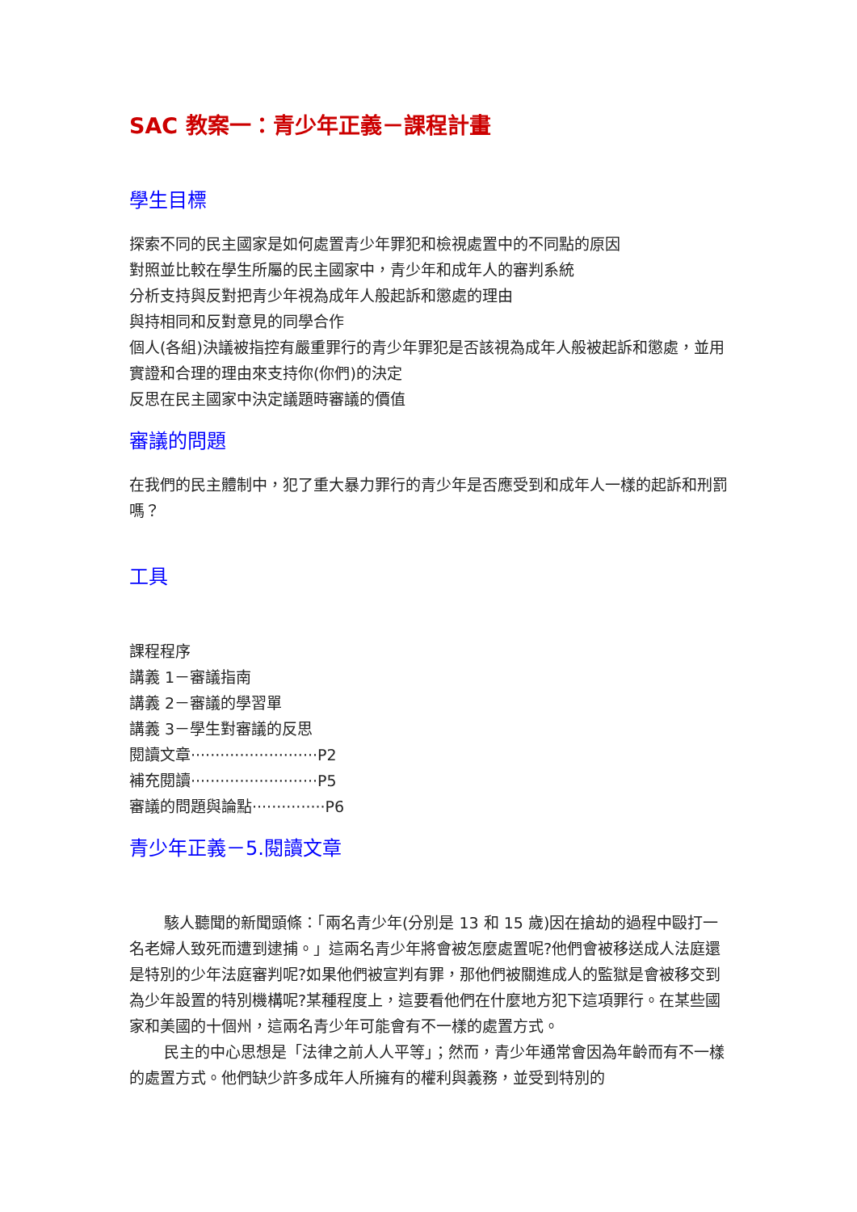SAC 教案一：青少年正義－課程計畫
學生目標
探索不同的民主國家是如何處置青少年罪犯和檢視處置中的不同點的原因
對照並比較在學生所屬的民主國家中，青少年和成年人的審判系統
分析支持與反對把青少年視為成年人般起訴和懲處的理由
與持相同和反對意見的同學合作
個人(各組)決議被指控有嚴重罪行的青少年罪犯是否該視為成年人般被起訴和懲處，並用實證和合理的理由來支持你(你們)的決定
反思在民主國家中決定議題時審議的價值
審議的問題
在我們的民主體制中，犯了重大暴力罪行的青少年是否應受到和成年人一樣的起訴和刑罰嗎？
工具
課程程序
講義 1－審議指南
講義 2－審議的學習單
講義 3－學生對審議的反思
閱讀文章··························P2
補充閱讀··························P5
審議的問題與論點···············P6
青少年正義－5.閱讀文章
駭人聽聞的新聞頭條：「兩名青少年(分別是 13 和 15 歲)因在搶劫的過程中毆打一名老婦人致死而遭到逮捕。」這兩名青少年將會被怎麼處置呢?他們會被移送成人法庭還是特別的少年法庭審判呢?如果他們被宣判有罪，那他們被關進成人的監獄是會被移交到為少年設置的特別機構呢?某種程度上，這要看他們在什麼地方犯下這項罪行。在某些國家和美國的十個州，這兩名青少年可能會有不一樣的處置方式。
民主的中心思想是「法律之前人人平等」；然而，青少年通常會因為年齡而有不一樣的處置方式。他們缺少許多成年人所擁有的權利與義務，並受到特別的